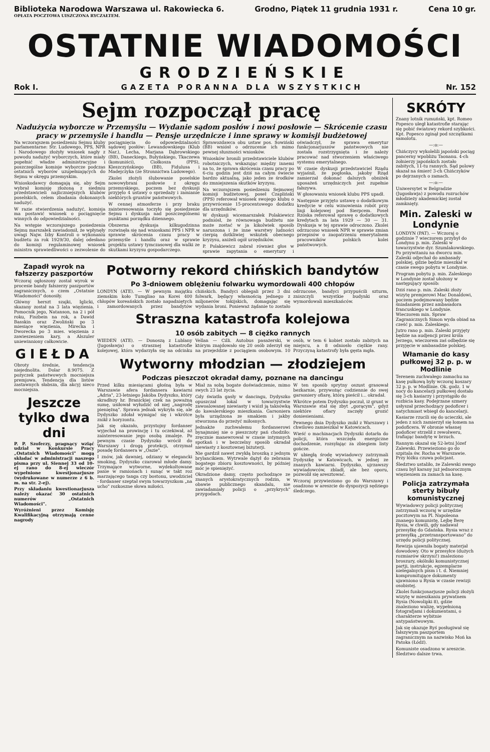Biblioteka Narodowa Warszawa ul. Rakowiecka 6. Grodno, Piątek 11 grudnia 1931 r. Cena 10 gr.
OPŁATA POCZTOWA UISZCZONA RYCZAŁTEM.
OSTATNIE WIADOMOŚCI
GRODZIEŃSKIE
Rok I. GAZETA PORANNA DLA WSZYSTKICH Nr. 152
Sejm rozpoczął pracę
Nadużycia wyborcze w Przemyślu — Wydanie sądom posłów i nowi posłowie — Skrócenie czasu pracy w przemyśle i handlu — Pensje urzędnicze i inne sprawy w komisji budżetowej
Na wczorajszem posiedzeniu Sejmu kluby parlamentarne: Str. Ludowego, PPS, NPR i Narodowego złożyły wniosek nagły z powodu nadużyć wyborczych, które miały popełnić władze administracyjne i poszczególne komisje wyborcze podczas ostatnich wyborów uzupełniających do Sejmu w okręgu przemyskim.
Wnioskodawcy domagają się, aby Sejm wybrał komisję złożoną z siedmiu przedstawicieli najliczniejszych klubów poselskich, celem zbadania dokonanych nadużyć.
W razie stwierdzenia nadużyć, komisja ma postawić wniosek o pociągnięcie winnych do odpowiedzialności.
Na wstępie wczorajszego posiedzenia Sejmu marszałek zawiadomił, że wpłynęły uwagi Najw. Izby Kontroli o wykonaniu budżetu za rok 1929/30, dalej odesłano do komisji regulaminowej wniosek ministra sprawiedliwości o zezwolenie do pociągnięcia do odpowiedzialności sądowej posłów: Lewandowskiego (Klub Nar.), Lecha, Marjana Dąbrowskiego (BB), Daneckiego, Bułyńskiego, Tkaczewa (komuniści), Ciołkosza (PPS), Kleszczyńskiego (BB), Fidulusa i Madejczyka (ze Stronnictwa Ludowego).
Zkolei złożyli ślubowanie poselskie nowowybrani posłowie z okręgu przemyskiego, poczem bez dyskusji przyjęto 4 ustawy o sprzedaży i zamianie niektórych gruntów państwowych.
W cennej atmosferze i przy braku zainteresowania toczyło się posiedzenie Sejmu i dyskusja nad poszczególnemi punktami porządku dziennego.
Obszerna dyskusja kilkugodzinna rozwinęła się nad wnioskami PPS i NPR w sprawie skrócenia czasu pracy w przemyśle i handlu oraz w sprawie projektu ustawy tymczasowej dla walki ze skutkami kryzysu gospodarczego.
Sprawozdawca obu ustaw pos. Sowiński (BB) wniósł o odrzucenie ich mimo pewnej słuszności wniosków.
Wniosków bronili przedstawiciele klubów robotniczych, wskazując między innemi na to, że sprawa skrócenia czasu pracy po 6-ciu godzin jest dziś na całym świecie bardzo aktualną, jako jeden ze środków do zmniejszenia skutków kryzysu.
Na wczorajszem posiedzeniu Sejmowej komisji budżetowej, poseł Czapliński (PPS) referował wniosek swojego klubu o przywrócenie 15-procentowego dodatku dla urzędników.
W dyskusji wicemarszałek Polakiewicz podniósł, że równowaga budżetu nie może zostać w ja kikolwiek sposób naruszona i że inne warstwy ludności cierpią dotkliwiej wskutek obecnego kryzysu, aniżeli ogół urzędników.
P. Polakiewicz zabrał również głos w sprawie zapytania o emerytury i oświadczył, że sprawa emerytur funkcjonarjuszów państwowych nie została rozstrzygnięta i że należy pracować nad stworzeniem właściwego systemu emerytalnego.
W czasie dyskusji przedstawiciel Rządu wyjaśnił, że pogłoska, jakoby Rząd zamierzał dokonać dalszych obniżek uposażeń urzędniczych jest zupełnie fałszywa.
W głosowaniu wniosek klubu PPS upadł.
Następnie przyjęto ustawę o dodatkowym kredycie w celu wznowienia robót przy linji kolejowej pod Sierpcem. Poseł Rzóska referował sprawę o dodatkowych kredytach za lata 1929 — 30 — 31. Dyskusja w tej sprawie odroczono. Zkolei odrzucono wniosek NPR w sprawie zmian przepisów o zaopatrzeniu emerytalnem pracowników polskich kolei państwowych.
Zapadł wyrok na fałszerzy paszportów
Wczoraj ogłoszony został wyrok w procesie bandy fałszerzy paszportów zagranicznych, o czem „Ostatnie Wiadomości" donosiły.
Główny herszt szajki, Iglicki, skazany został na 3 lata więzienia. Pomocnik jego, Natanson, na 2 i pół roku, Fiszbein na rok, a Dawid Basskin oraz Zwoliński po 3 miesiące więzienia, Mirecka i Dworecka po 3 mies. więzienia z zawieszeniem kary, a Alszuler uniewinniony całkowicie.
GIEŁDA
Obroty średnie, tendencja niejednolita. Dolar 8.9075. Z pożyczek państwowych mocniejsza premjowa. Tendencja dla listów zastawnych słabsza, dla akcyj nieco mocniejsza.
Jeszcze tylko dwa dni
P. P. Szoferzy, pragnący wziąć udział w Konkursie Pracy „Ostatnich Wiadomości" mogą składać w administracji naszego pisma przy ul. Siennej 33 od 10-ej rano do 8-ej wieczór wypełnione kwestjonarjusze (wydrukowane w numerze z 6 b. m. na str. 2-ej).
Przy składaniu kwestionarjusza należy okazać 30 ostatnich numerów „Ostatnich Wiadomości".
Wyróżnieni przez Komisję Kwalifikacyjną otrzymają cenne nagrody
Potworny rekord chińskich bandytów
Po 3-dniowem oblężeniu folwarku wymordowali 400 chłopów
LONDYN (ATE). — W pewnym majątku ziemskim koło Tumgliao na Korei 400 chłopów koreańskich zostało napadniętych i zamordowanych przez bandytów chińskich. Bandyci oblegali przez 3 dni folwark, będący własnością jednego z miljonerów tokijskich, domagając się wydania broni. Ponieważ żądanie to zostało odrzucone, bandyci przypuścili szturm, zniszczyli wszystkie budynki oraz wymordowali mieszkańców.
Straszna katastrofa kolejowa
10 osób zabitych — 8 ciężko rannych
WIEDEŃ (ATE). — Donoszą z Lublany (Jugosławja) o strasznej katastrofie kolejowej, która wydarzyła się na odcinku Vellan — Cilli. Autobus pasażerski, w którym znajdowało się 20 osób zderzył się na przejeździe z pociągiem osobowym. 10 osób, w tem 6 kobiet zostało zabitych na miejscu, a 8 odniosło ciężkie rany. Przyczyną katastrofy była gęsta mgła.
Wytworny młodzian — złodziejem
Podczas pieszczot okradał damy, poznane na dancingu
Przed kilku miesiącami głośną była w Warszawie afera fordansera kawiarni „Adria", 23-letniego Jakóba Dydyszko, który skradłszy hr. Branickiej czek na poważną sumę, usiłował wyłudzić od niej „nagrodę pieniężną". Sprawa jednak wykryła się, ale Dydyszko zdołał wymigać się i wkrótce znikł z horyzontu.
Jak się okazało, przystojny fordanser wyjechał na prowincję i tu oczekiwał, aż zainteresowanie jego osobą zmaleje. Po pewnym czasie Dydyszko wrócił do Warszawy i drogą protekcji, otrzymał posadę fordansera w „Oazie".
I znów, jak dawniej, odziany w elegancki smoking, Dydyszko czarował młode damy. Trzymające wytworne, wydekoltowane panie w ramionach i sunąc w takt roz marzającego tanga czy bostonu, uwodziciel - fordanser szeptał swym towarzyszkom „na ucho" rozkoszne słowa miłości.
Miał za sobą bogate doświadczenie, mimo swych 23 lat życia.
Gdy światła gasły w dancingu, Dydyszko opuszczał lokal w towarzystwie zawoalowanej niewiasty i wiózł ją taksówką do kawalerskiego mieszkania. Garsoniera była urządzona ze smakiem i jakby stworzona do przeżyć miłosnych.
Jednakże zuchwałemu fordanserowi bynajmniej nie o pieszczoty pań chodziło: zręcznie manewrował w czasie intymnych spotkań i w bezczelny sposób okradał niewiasty z kosztownej biżuterji.
Nie gardził nawet zwykłą broszką z jednym brylancikiem. Wytrwale dążył do zebrania bogatego zbioru kosztowności, by później móc je spieniężyć.
Okradzione damy, często pochodzące ze znanych arystokratycznych rodzin, w obawie publicznego skandalu, nie zawiadamiały policji o „przykrych" przygodach.
W ten sposób sprytny oszust grasował bezkarnie, przywożąc codziennie do swej garsoniery ofiarę, którą pieścił i... okradał.
Wkrótce potem Dydyszko poczuł, iż grunt w Warszawie stał się zbyt „gorącym", gdyż niektóre ofiary zaczęły grozić doniesieniami.
Pewnego dnia Dydyszko znikł z Warszawy i chwilowo zamieszkał w Katowicach.
Wieść o machinacjach Dydyszki dotarła do policji, która wszczęła energiczne dochodzenie, rozsyłając za zbiegiem listy gończe.
W ubiegłą środę wywiadowcy zatrzymali Dydyszkę w Katowicach, w jednej ze znanych kawiarni. Dydyszko, ujrzawszy wywiadowców, zbladł, ale bez oporu, pozwolił się aresztować.
Wczoraj przywieziono go do Warszawy i osadzono w areszcie do dyspozycji sędziego śledczego.
SKRÓTY
Znany lotnik rumuński, kpt. Romeo Popesco uległ katastrofie starając się pobić światowy rekord szybkości. Kpt. Popesco zginął pod szczątkami samolotu.
—:o:—
Chińczycy wykolelili japoński pociąg pancerny wpobliżu Taonanu. 4-ch żołnierzy japońskich zostało zabitych, 11-tu rannych. Sąd polowy skazał na śmierć 3-ch Chińczyków po dejrzanych o zamach.
—:o:—
Uniwersytet w Belgradzie (Jugosławja) z powodu rozruchów młodzieży akademickiej został zamknięty.
Min. Zaleski w Londynie
LONDYN (PAT). — Wczoraj o godzinie 7 wieczorem przybył do Londynu p. min. Zaleski w towarzystwie dyr. Szumlakowskiego. Po przywitaniu na dworcu min. Zaleski odjechał do ambasady polskiej, gdzie będzie mieszkał w czasie swego pobytu w Londynie.
Program pobytu p. min. Zaleskiego w Londynie został ułożony w następujący sposób:
Dziś rano p. min. Zaleski złoży wizytę premjerowi Mac Donaldowi, poczem podejmowany będzie śniadaniem przez ambasadora francuskiego w Londynie. Wieczorem min. Spraw Zagranicznych Simon wyda obiad na cześć p. min. Zaleskiego.
Jutro rano p. min. Zaleski przyjęty będzie na audjencji przez króla Jerzego, wieczorem zaś odbędzie się przyjęcie w ambasadzie polskiej.
Włamanie do kasy pułkowej 32 p. p. w Modlinie
Terenem zuchwałego zamachu na kasę pułkową były wczoraj koszary 32 p. p. w Modlinie. Ok. godz. 1 w nocy do kancelarji pułkowej dostało się 3-ch kasiarzy i przystąpiło do rozbicia kasy. Podejrzane szmery usłyszał przechodzący podoficer i natychmiast wbiegł do kancelarji.
Kasiarze rzucili się do ucieczki, ale jeden z nich zamierzył się łomem na podoficera. W obronie własnej podoficer strzelił z rewolweru, trafiając bandytę w brzuch.
Rannym okazał się 52-letni Józef Zalewski. Przewieziono go do szpitala św. Rocha w Warszawie. Przy łóżku czuwa policjant.
Śledztwo ustaliło, że Zalewski swego czasu był karany już jednorocznym więzieniem za zamach na kasę.
Policja zatrzymała sterty bibuły komunistycznej
Wywiadowcy policji politycznej zatrzymali wczoraj w urzędzie pocztowym na Pl. Napoleona znanego komunistę, Lejbę Berę Rysia, w chwili, gdy nadawał przesyłkę do Gdańska. Rysia wraz z przesyłką „przetransportowano" do urzędu policji politycznej.
Rewizja ujawniła bogaty materjał dowodowy. Oto w przesyłce (dużych rozmiarów skrzyni!) znaleziono broszury, okólniki komunistycznej partji, instrukcje, egzemplarze nielegalnych pism i t. d. Niemniej kompromitujące dokumenty ujawniono u Rysia w czasie rewizji osobistej.
Zkolei funkcjonarjusze policji złożyli wizytę w mieszkaniu prywatnem Rysia (Nowolipki 8), gdzie znaleziono walizę, wypełnioną fotografjami i dokumentami, o charakterze wybitnie antypaństwowym.
Jak się okazuje Ryś posługiwał się fałszywym paszportem zagranicznym na nazwisko Moń ka Patoka (Łódź).
Komuniste osadzono w areszcie. Śledztwo dalsze trwa.